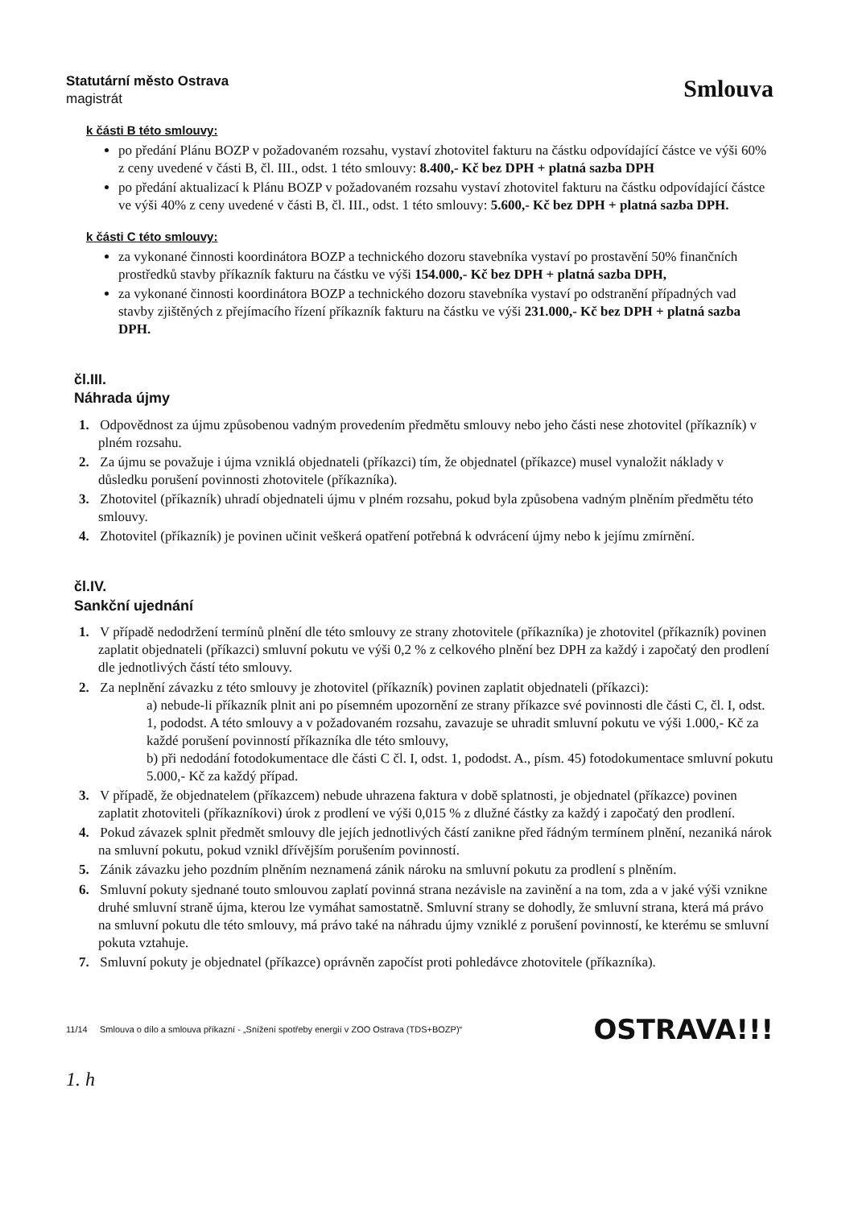Statutární město Ostrava
magistrát
Smlouva
k části B této smlouvy:
po předání Plánu BOZP v požadovaném rozsahu, vystaví zhotovitel fakturu na částku odpovídající částce ve výši 60% z ceny uvedené v části B, čl. III., odst. 1 této smlouvy: 8.400,- Kč bez DPH + platná sazba DPH
po předání aktualizací k Plánu BOZP v požadovaném rozsahu vystaví zhotovitel fakturu na částku odpovídající částce ve výši 40% z ceny uvedené v části B, čl. III., odst. 1 této smlouvy: 5.600,- Kč bez DPH + platná sazba DPH.
k části C této smlouvy:
za vykonané činnosti koordinátora BOZP a technického dozoru stavebníka vystaví po prostavění 50% finančních prostředků stavby příkazník fakturu na částku ve výši 154.000,- Kč bez DPH + platná sazba DPH,
za vykonané činnosti koordinátora BOZP a technického dozoru stavebníka vystaví po odstranění případných vad stavby zjištěných z přejímacího řízení příkazník fakturu na částku ve výši 231.000,- Kč bez DPH + platná sazba DPH.
čl.III.
Náhrada újmy
1. Odpovědnost za újmu způsobenou vadným provedením předmětu smlouvy nebo jeho části nese zhotovitel (příkazník) v plném rozsahu.
2. Za újmu se považuje i újma vzniklá objednateli (příkazci) tím, že objednatel (příkazce) musel vynaložit náklady v důsledku porušení povinnosti zhotovitele (příkazníka).
3. Zhotovitel (příkazník) uhradí objednateli újmu v plném rozsahu, pokud byla způsobena vadným plněním předmětu této smlouvy.
4. Zhotovitel (příkazník) je povinen učinit veškerá opatření potřebná k odvrácení újmy nebo k jejímu zmírnění.
čl.IV.
Sankční ujednání
1. V případě nedodržení termínů plnění dle této smlouvy ze strany zhotovitele (příkazníka) je zhotovitel (příkazník) povinen zaplatit objednateli (příkazci) smluvní pokutu ve výši 0,2 % z celkového plnění bez DPH za každý i započatý den prodlení dle jednotlivých částí této smlouvy.
2. Za neplnění závazku z této smlouvy je zhotovitel (příkazník) povinen zaplatit objednateli (příkazci):
a) nebude-li příkazník plnit ani po písemném upozornění ze strany příkazce své povinnosti dle části C, čl. I, odst. 1, pododst. A této smlouvy a v požadovaném rozsahu, zavazuje se uhradit smluvní pokutu ve výši 1.000,- Kč za každé porušení povinností příkazníka dle této smlouvy,
b) při nedodání fotodokumentace dle části C čl. I, odst. 1, pododst. A., písm. 45) fotodokumentace smluvní pokutu 5.000,- Kč za každý případ.
3. V případě, že objednatelem (příkazcem) nebude uhrazena faktura v době splatnosti, je objednatel (příkazce) povinen zaplatit zhotoviteli (příkazníkovi) úrok z prodlení ve výši 0,015 % z dlužné částky za každý i započatý den prodlení.
4. Pokud závazek splnit předmět smlouvy dle jejích jednotlivých částí zanikne před řádným termínem plnění, nezaniká nárok na smluvní pokutu, pokud vznikl dřívějším porušením povinností.
5. Zánik závazku jeho pozdním plněním neznamená zánik nároku na smluvní pokutu za prodlení s plněním.
6. Smluvní pokuty sjednané touto smlouvou zaplatí povinná strana nezávisle na zavinění a na tom, zda a v jaké výši vznikne druhé smluvní straně újma, kterou lze vymáhat samostatně. Smluvní strany se dohodly, že smluvní strana, která má právo na smluvní pokutu dle této smlouvy, má právo také na náhradu újmy vzniklé z porušení povinností, ke kterému se smluvní pokuta vztahuje.
7. Smluvní pokuty je objednatel (příkazce) oprávněn započíst proti pohledávce zhotovitele (příkazníka).
11/14 Smlouva o dílo a smlouva příkazní - „Snížení spotřeby energií v ZOO Ostrava (TDS+BOZP)“OSTRAVA!!!
1. h